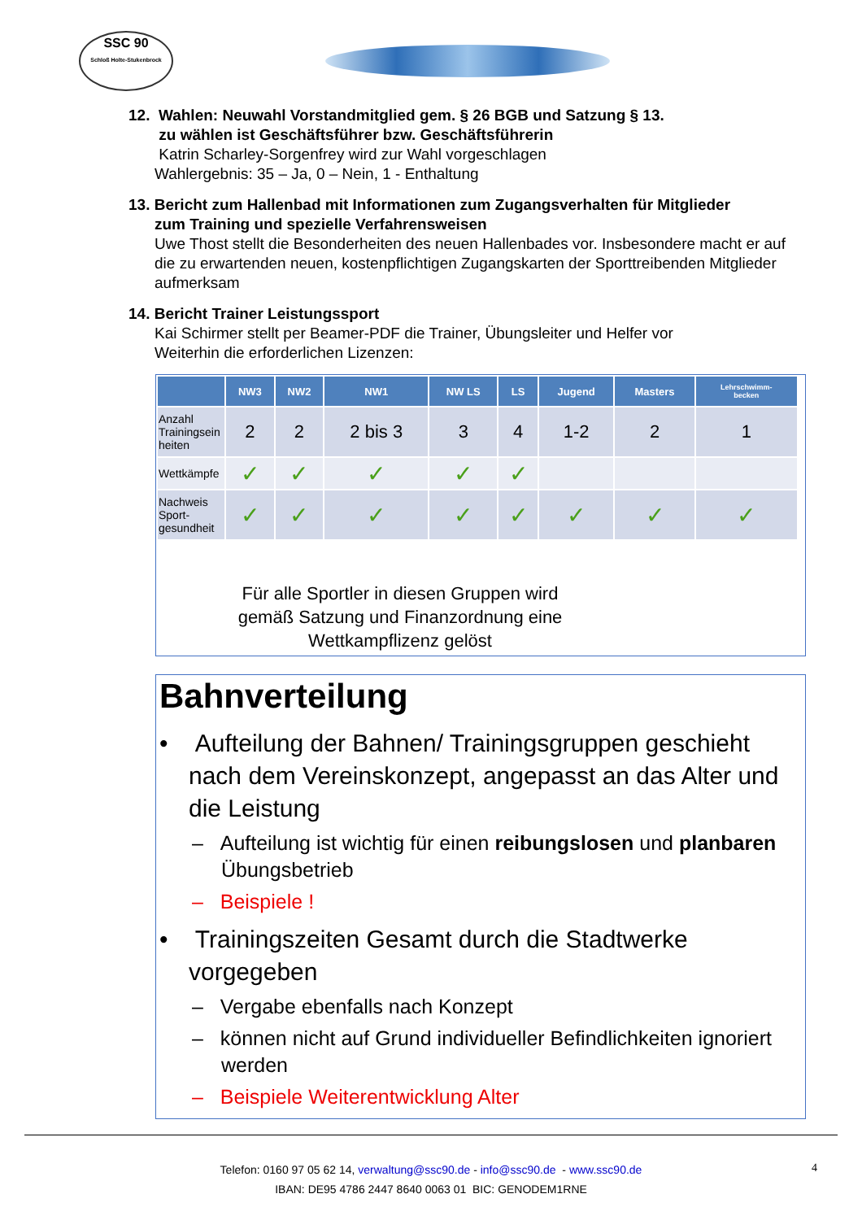SSC 90
Schloß Holte-Stukenbrock
12. Wahlen: Neuwahl Vorstandmitglied gem. § 26 BGB und Satzung § 13.
zu wählen ist Geschäftsführer bzw. Geschäftsführerin
Katrin Scharley-Sorgenfrey wird zur Wahl vorgeschlagen
Wahlergebnis: 35 – Ja, 0 – Nein, 1 - Enthaltung
13. Bericht zum Hallenbad mit Informationen zum Zugangsverhalten für Mitglieder
zum Training und spezielle Verfahrensweisen
Uwe Thost stellt die Besonderheiten des neuen Hallenbades vor. Insbesondere macht er auf die zu erwartenden neuen, kostenpflichtigen Zugangskarten der Sporttreibenden Mitglieder aufmerksam
14. Bericht Trainer Leistungssport
Kai Schirmer stellt per Beamer-PDF die Trainer, Übungsleiter und Helfer vor
Weiterhin die erforderlichen Lizenzen:
| | NW3 | NW2 | NW1 | NW LS | LS | Jugend | Masters | Lehrschwimm- becken |
| --- | --- | --- | --- | --- | --- | --- | --- | --- |
| Anzahl Trainingsein heiten | 2 | 2 | 2 bis 3 | 3 | 4 | 1-2 | 2 | 1 |
| Wettkämpfe | ✓ | ✓ | ✓ | ✓ | ✓ | | | |
| Nachweis Sport-gesundheit | ✓ | ✓ | ✓ | ✓ | ✓ | ✓ | ✓ | ✓ |
Für alle Sportler in diesen Gruppen wird
gemäß Satzung und Finanzordnung eine
Wettkampflizenz gelöst
Bahnverteilung
• Aufteilung der Bahnen/ Trainingsgruppen geschieht nach dem Vereinskonzept, angepasst an das Alter und die Leistung
– Aufteilung ist wichtig für einen reibungslosen und planbaren Übungsbetrieb
– Beispiele !
• Trainingszeiten Gesamt durch die Stadtwerke vorgegeben
– Vergabe ebenfalls nach Konzept
– können nicht auf Grund individueller Befindlichkeiten ignoriert werden
– Beispiele Weiterentwicklung Alter
4 Telefon: 0160 97 05 62 14, verwaltung@ssc90.de - info@ssc90.de - www.ssc90.de
IBAN: DE95 4786 2447 8640 0063 01 BIC: GENODEM1RNE